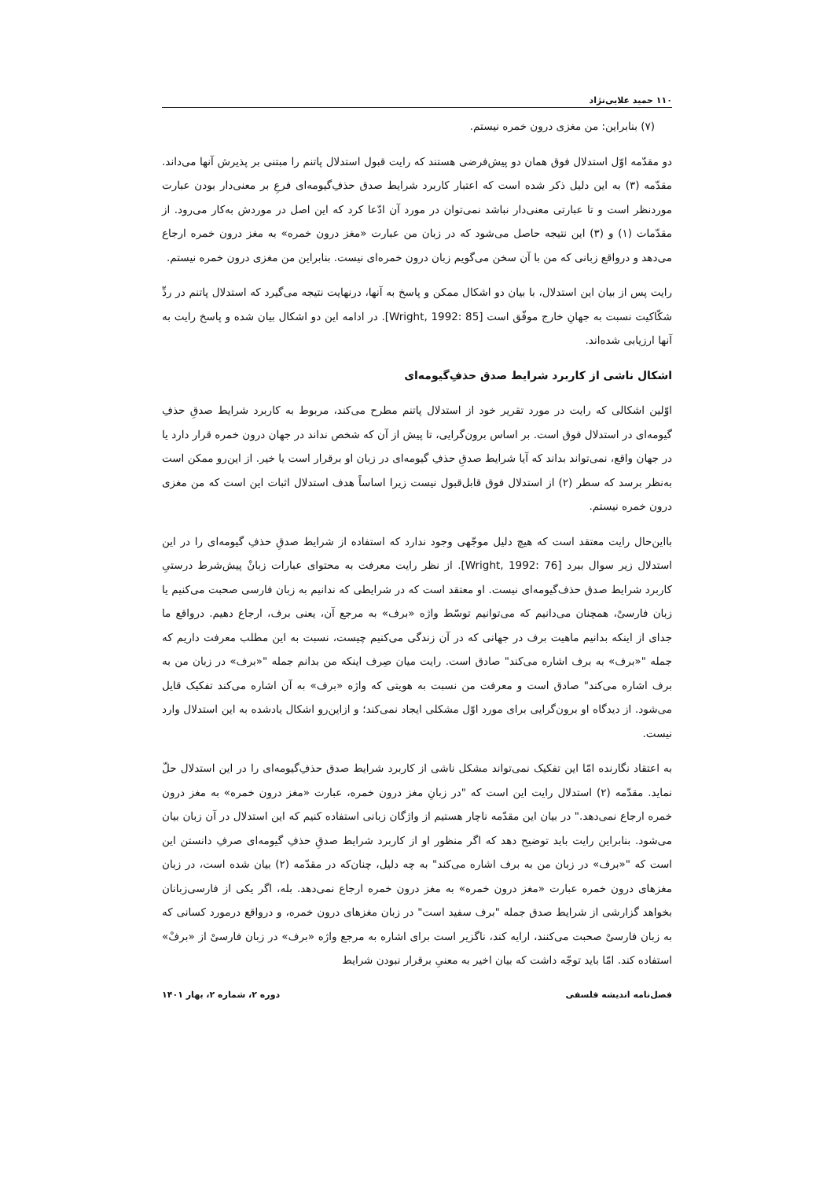۱۱۰ حمید علایی‌نژاد
(۷) بنابراین: من مغزی درون خمره نیستم.
دو مقدّمه اوّل استدلال فوق همان دو پیش‌فرضی هستند که رایت قبول استدلال پاتنم را مبتنی بر پذیرش آنها می‌داند. مقدّمه (۳) به این دلیل ذکر شده است که اعتبار کاربرد شرایط صدق حذفِ‌گیومه‌ای فرعِ بر معنی‌دار بودن عبارت موردنظر است و تا عبارتی معنی‌دار نباشد نمی‌توان در مورد آن ادّعا کرد که این اصل در موردش به‌کار می‌رود. از مقدّمات (۱) و (۳) این نتیجه حاصل می‌شود که در زبان من عبارت «مغز درون خمره» به مغز درون خمره ارجاع می‌دهد و درواقع زبانی که من با آن سخن می‌گویم زبان درون خمره‌ای نیست. بنابراین من مغزی درون خمره نیستم.
رایت پس از بیان این استدلال، با بیان دو اشکال ممکن و پاسخ به آنها، درنهایت نتیجه می‌گیرد که استدلال پاتنم در ردِّ شکّاکیت نسبت به جهانِ خارج موفّق است [Wright, 1992: 85]. در ادامه این دو اشکال بیان شده و پاسخ رایت به آنها ارزیابی شده‌اند.
اشکال ناشی از کاربرد شرایط صدق حذفِ‌گیومه‌ای
اوّلین اشکالی که رایت در مورد تقریر خود از استدلال پاتنم مطرح می‌کند، مربوط به کاربرد شرایط صدقِ حذفِ گیومه‌ای در استدلال فوق است. بر اساس برون‌گرایی، تا پیش از آن که شخص نداند در جهان درون خمره قرار دارد یا در جهان واقع، نمی‌تواند بداند که آیا شرایط صدقِ حذفِ گیومه‌ای در زبان او برقرار است یا خیر. از این‌رو ممکن است به‌نظر برسد که سطر (۲) از استدلال فوق قابل‌قبول نیست زیرا اساساً هدف استدلال اثبات این است که من مغزی درون خمره نیستم.
بااین‌حال رایت معتقد است که هیچ دلیل موجّهی وجود ندارد که استفاده از شرایط صدقِ حذفِ گیومه‌ای را در این استدلال زیر سوال ببرد [Wright, 1992: 76]. از نظر رایت معرفت به محتوای عبارات زبانْ پیش‌شرط درستیِ کاربرد شرایط صدق حذف‌گیومه‌ای نیست. او معتقد است که در شرایطی که ندانیم به زبان فارسی صحبت می‌کنیم یا زبان فارسیْ، همچنان می‌دانیم که می‌توانیم توسّط واژه «برف» به مرجع آن، یعنی برف، ارجاع دهیم. درواقع ما جدای از اینکه بدانیم ماهیت برف در جهانی که در آن زندگی می‌کنیم چیست، نسبت به این مطلب معرفت داریم که جمله "«برف» به برف اشاره می‌کند" صادق است. رایت میان صِرف اینکه من بدانم جمله "«برف» در زبان من به برف اشاره می‌کند" صادق است و معرفت من نسبت به هویتی که واژه «برف» به آن اشاره می‌کند تفکیک قایل می‌شود. از دیدگاه او برون‌گرایی برای مورد اوّل مشکلی ایجاد نمی‌کند؛ و ازاین‌رو اشکال یادشده به این استدلال وارد نیست.
به اعتقاد نگارنده امّا این تفکیک نمی‌تواند مشکل ناشی از کاربرد شرایط صدق حذفِ‌گیومه‌ای را در این استدلال حلّ نماید. مقدّمه (۲) استدلال رایت این است که "در زبانِ مغز درون خمره، عبارت «مغز درون خمره» به مغز درون خمره ارجاع نمی‌دهد." در بیان این مقدّمه ناچار هستیم از واژگان زبانی استفاده کنیم که این استدلال در آن زبان بیان می‌شود. بنابراین رایت باید توضیح دهد که اگر منظور او از کاربرد شرایط صدقِ حذفِ گیومه‌ای صرفِ دانستن این است که "«برف» در زبان من به برف اشاره می‌کند" به چه دلیل، چنان‌که در مقدّمه (۲) بیان شده است، در زبان مغزهای درون خمره عبارت «مغز درون خمره» به مغز درون خمره ارجاع نمی‌دهد. بله، اگر یکی از فارسی‌زبانان بخواهد گزارشی از شرایط صدق جمله "برف سفید است" در زبان مغزهای درون خمره، و درواقع درمورد کسانی که به زبان فارسیْ صحبت می‌کنند، ارایه کند، ناگزیر است برای اشاره به مرجع واژه «برف» در زبان فارسیْ از «برفْ» استفاده کند. امّا باید توجّه داشت که بیان اخیر به معنیِ برقرار نبودن شرایط
فصل‌نامه اندیشه فلسفی دوره ۲، شماره ۲، بهار ۱۴۰۱